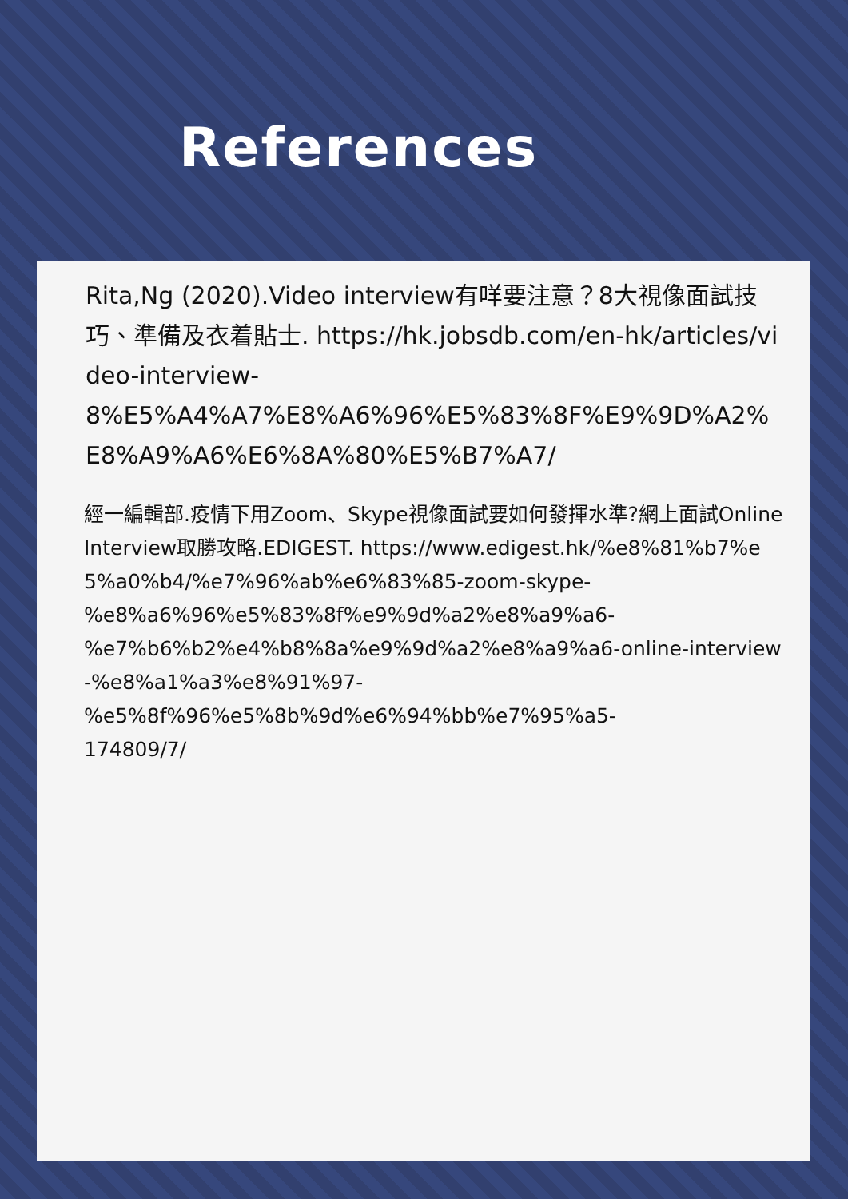References
Rita,Ng (2020).Video interview有咩要注意？8大視像面試技巧、準備及衣着貼士. https://hk.jobsdb.com/en-hk/articles/video-interview-
8%E5%A4%A7%E8%A6%96%E5%83%8F%E9%9D%A2%E8%A9%A6%E6%8A%80%E5%B7%A7/
經一編輯部.疫情下用Zoom、Skype視像面試要如何發揮水準?網上面試Online Interview取勝攻略.EDIGEST. https://www.edigest.hk/%e8%81%b7%e5%a0%b4/%e7%96%ab%e6%83%85-zoom-skype-
%e8%a6%96%e5%83%8f%e9%9d%a2%e8%a9%a6-
%e7%b6%b2%e4%b8%8a%e9%9d%a2%e8%a9%a6-online-interview-%e8%a1%a3%e8%91%97-
%e5%8f%96%e5%8b%9d%e6%94%bb%e7%95%a5-
174809/7/